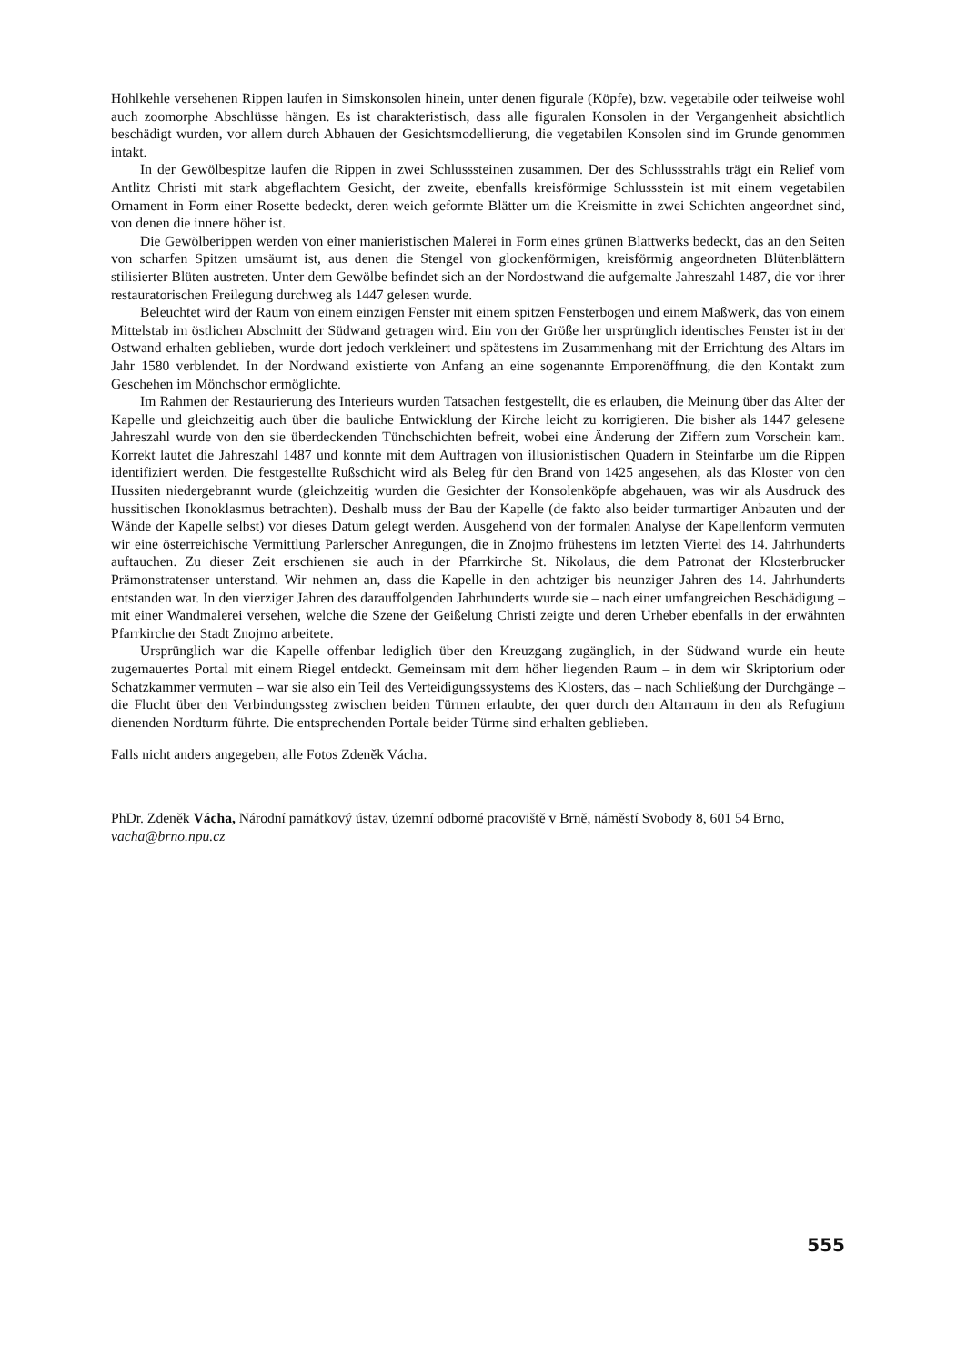Hohlkehle versehenen Rippen laufen in Simskonsolen hinein, unter denen figurale (Köpfe), bzw. vegetabile oder teilweise wohl auch zoomorphe Abschlüsse hängen. Es ist charakteristisch, dass alle figuralen Konsolen in der Vergangenheit absichtlich beschädigt wurden, vor allem durch Abhauen der Gesichtsmodellierung, die vegetabilen Konsolen sind im Grunde genommen intakt.
In der Gewölbespitze laufen die Rippen in zwei Schlusssteinen zusammen. Der des Schlussstrahls trägt ein Relief vom Antlitz Christi mit stark abgeflachtem Gesicht, der zweite, ebenfalls kreisförmige Schlussstein ist mit einem vegetabilen Ornament in Form einer Rosette bedeckt, deren weich geformte Blätter um die Kreismitte in zwei Schichten angeordnet sind, von denen die innere höher ist.
Die Gewölberippen werden von einer manieristischen Malerei in Form eines grünen Blattwerks bedeckt, das an den Seiten von scharfen Spitzen umsäumt ist, aus denen die Stengel von glockenförmigen, kreisförmig angeordneten Blütenblättern stilisierter Blüten austreten. Unter dem Gewölbe befindet sich an der Nordostwand die aufgemalte Jahreszahl 1487, die vor ihrer restauratorischen Freilegung durchweg als 1447 gelesen wurde.
Beleuchtet wird der Raum von einem einzigen Fenster mit einem spitzen Fensterbogen und einem Maßwerk, das von einem Mittelstab im östlichen Abschnitt der Südwand getragen wird. Ein von der Größe her ursprünglich identisches Fenster ist in der Ostwand erhalten geblieben, wurde dort jedoch verkleinert und spätestens im Zusammenhang mit der Errichtung des Altars im Jahr 1580 verblendet. In der Nordwand existierte von Anfang an eine sogenannte Emporenöffnung, die den Kontakt zum Geschehen im Mönchschor ermöglichte.
Im Rahmen der Restaurierung des Interieurs wurden Tatsachen festgestellt, die es erlauben, die Meinung über das Alter der Kapelle und gleichzeitig auch über die bauliche Entwicklung der Kirche leicht zu korrigieren. Die bisher als 1447 gelesene Jahreszahl wurde von den sie überdeckenden Tünchschichten befreit, wobei eine Änderung der Ziffern zum Vorschein kam. Korrekt lautet die Jahreszahl 1487 und konnte mit dem Auftragen von illusionistischen Quadern in Steinfarbe um die Rippen identifiziert werden. Die festgestellte Rußschicht wird als Beleg für den Brand von 1425 angesehen, als das Kloster von den Hussiten niedergebrannt wurde (gleichzeitig wurden die Gesichter der Konsolenköpfe abgehauen, was wir als Ausdruck des hussitischen Ikonoklasmus betrachten). Deshalb muss der Bau der Kapelle (de fakto also beider turmartiger Anbauten und der Wände der Kapelle selbst) vor dieses Datum gelegt werden. Ausgehend von der formalen Analyse der Kapellenform vermuten wir eine österreichische Vermittlung Parlerscher Anregungen, die in Znojmo frühestens im letzten Viertel des 14. Jahrhunderts auftauchen. Zu dieser Zeit erschienen sie auch in der Pfarrkirche St. Nikolaus, die dem Patronat der Klosterbrucker Prämonstratenser unterstand. Wir nehmen an, dass die Kapelle in den achtziger bis neunziger Jahren des 14. Jahrhunderts entstanden war. In den vierziger Jahren des darauffolgenden Jahrhunderts wurde sie – nach einer umfangreichen Beschädigung – mit einer Wandmalerei versehen, welche die Szene der Geißelung Christi zeigte und deren Urheber ebenfalls in der erwähnten Pfarrkirche der Stadt Znojmo arbeitete.
Ursprünglich war die Kapelle offenbar lediglich über den Kreuzgang zugänglich, in der Südwand wurde ein heute zugemauertes Portal mit einem Riegel entdeckt. Gemeinsam mit dem höher liegenden Raum – in dem wir Skriptorium oder Schatzkammer vermuten – war sie also ein Teil des Verteidigungssystems des Klosters, das – nach Schließung der Durchgänge – die Flucht über den Verbindungssteg zwischen beiden Türmen erlaubte, der quer durch den Altarraum in den als Refugium dienenden Nordturm führte. Die entsprechenden Portale beider Türme sind erhalten geblieben.
Falls nicht anders angegeben, alle Fotos Zdeněk Vácha.
PhDr. Zdeněk Vácha, Národní památkový ústav, územní odborné pracoviště v Brně, náměstí Svobody 8, 601 54 Brno, vacha@brno.npu.cz
555